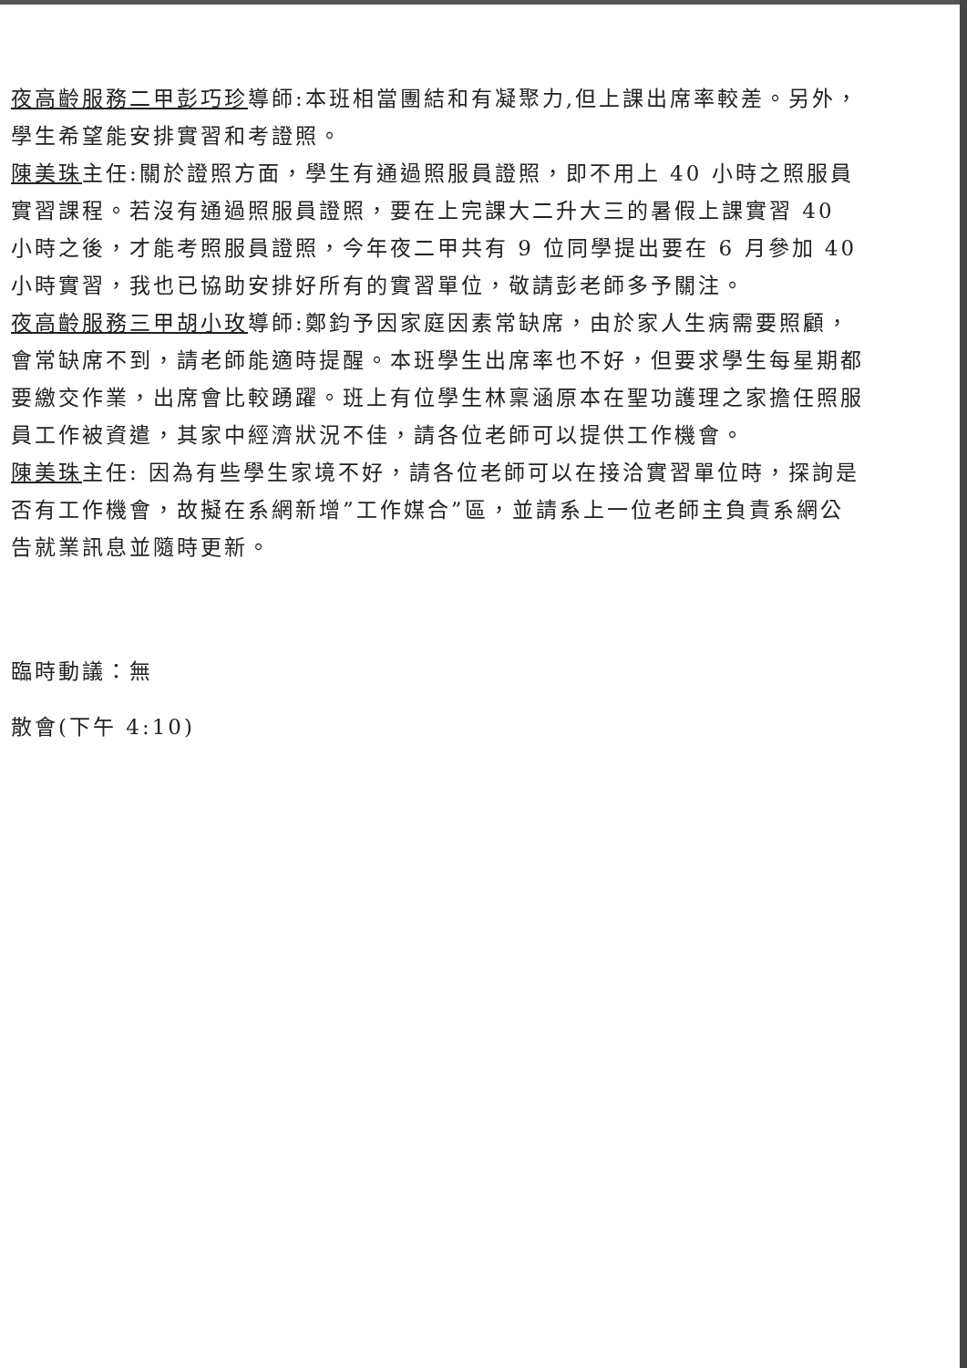夜高齡服務二甲彭巧珍導師:本班相當團結和有凝聚力,但上課出席率較差。另外，學生希望能安排實習和考證照。
陳美珠主任:關於證照方面，學生有通過照服員證照，即不用上 40 小時之照服員實習課程。若沒有通過照服員證照，要在上完課大二升大三的暑假上課實習 40 小時之後，才能考照服員證照，今年夜二甲共有 9 位同學提出要在 6 月參加 40 小時實習，我也已協助安排好所有的實習單位，敬請彭老師多予關注。
夜高齡服務三甲胡小玫導師:鄭鈞予因家庭因素常缺席，由於家人生病需要照顧，會常缺席不到，請老師能適時提醒。本班學生出席率也不好，但要求學生每星期都要繳交作業，出席會比較踴躍。班上有位學生林稟涵原本在聖功護理之家擔任照服員工作被資遣，其家中經濟狀況不佳，請各位老師可以提供工作機會。
陳美珠主任: 因為有些學生家境不好，請各位老師可以在接洽實習單位時，探詢是否有工作機會，故擬在系網新增”工作媒合”區，並請系上一位老師主負責系網公告就業訊息並隨時更新。
臨時動議：無
散會(下午 4:10)